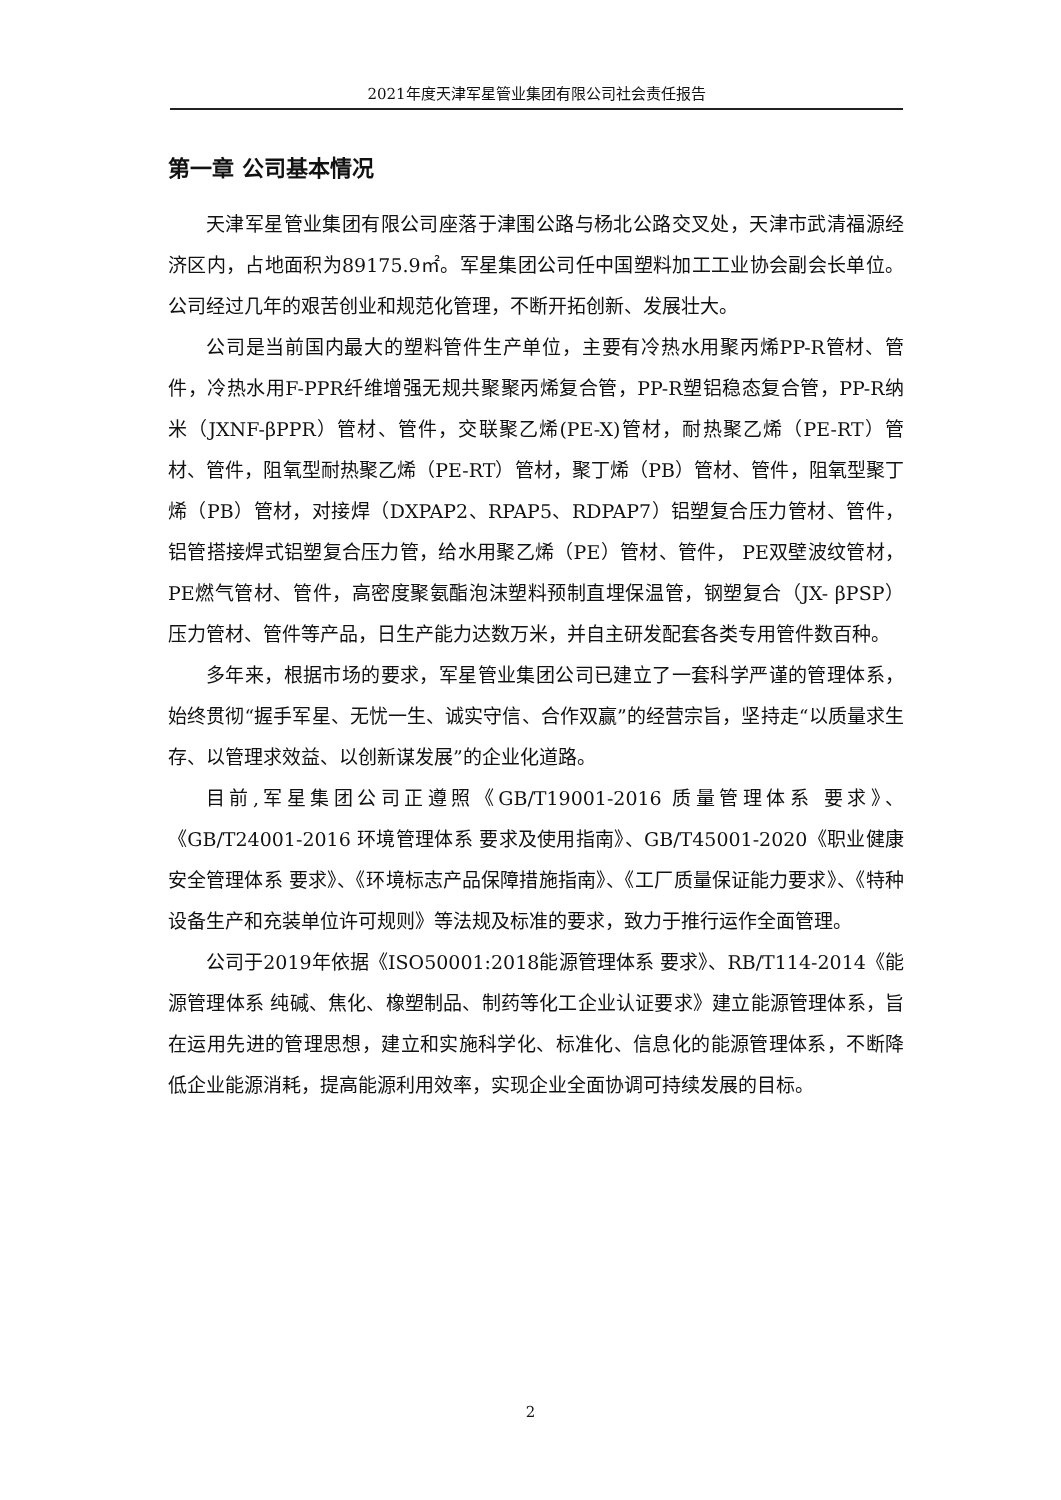2021年度天津军星管业集团有限公司社会责任报告
第一章 公司基本情况
天津军星管业集团有限公司座落于津围公路与杨北公路交叉处，天津市武清福源经济区内，占地面积为89175.9㎡。军星集团公司任中国塑料加工工业协会副会长单位。公司经过几年的艰苦创业和规范化管理，不断开拓创新、发展壮大。
公司是当前国内最大的塑料管件生产单位，主要有冷热水用聚丙烯PP-R管材、管件，冷热水用F-PPR纤维增强无规共聚聚丙烯复合管，PP-R塑铝稳态复合管，PP-R纳米（JXNF-βPPR）管材、管件，交联聚乙烯(PE-X)管材，耐热聚乙烯（PE-RT）管材、管件，阻氧型耐热聚乙烯（PE-RT）管材，聚丁烯（PB）管材、管件，阻氧型聚丁烯（PB）管材，对接焊（DXPAP2、RPAP5、RDPAP7）铝塑复合压力管材、管件，铝管搭接焊式铝塑复合压力管，给水用聚乙烯（PE）管材、管件， PE双壁波纹管材，PE燃气管材、管件，高密度聚氨酯泡沫塑料预制直埋保温管，钢塑复合（JX- βPSP）压力管材、管件等产品，日生产能力达数万米，并自主研发配套各类专用管件数百种。
多年来，根据市场的要求，军星管业集团公司已建立了一套科学严谨的管理体系，始终贯彻“握手军星、无忧一生、诚实守信、合作双赢”的经营宗旨，坚持走“以质量求生存、以管理求效益、以创新谋发展”的企业化道路。
目前,军星集团公司正遵照《GB/T19001-2016 质量管理体系 要求》、《GB/T24001-2016 环境管理体系 要求及使用指南》、GB/T45001-2020《职业健康安全管理体系 要求》、《环境标志产品保障措施指南》、《工厂质量保证能力要求》、《特种设备生产和充装单位许可规则》等法规及标准的要求，致力于推行运作全面管理。
公司于2019年依据《ISO50001:2018能源管理体系 要求》、RB/T114-2014《能源管理体系 纯碱、焦化、橡塑制品、制药等化工企业认证要求》建立能源管理体系，旨在运用先进的管理思想，建立和实施科学化、标准化、信息化的能源管理体系，不断降低企业能源消耗，提高能源利用效率，实现企业全面协调可持续发展的目标。
2